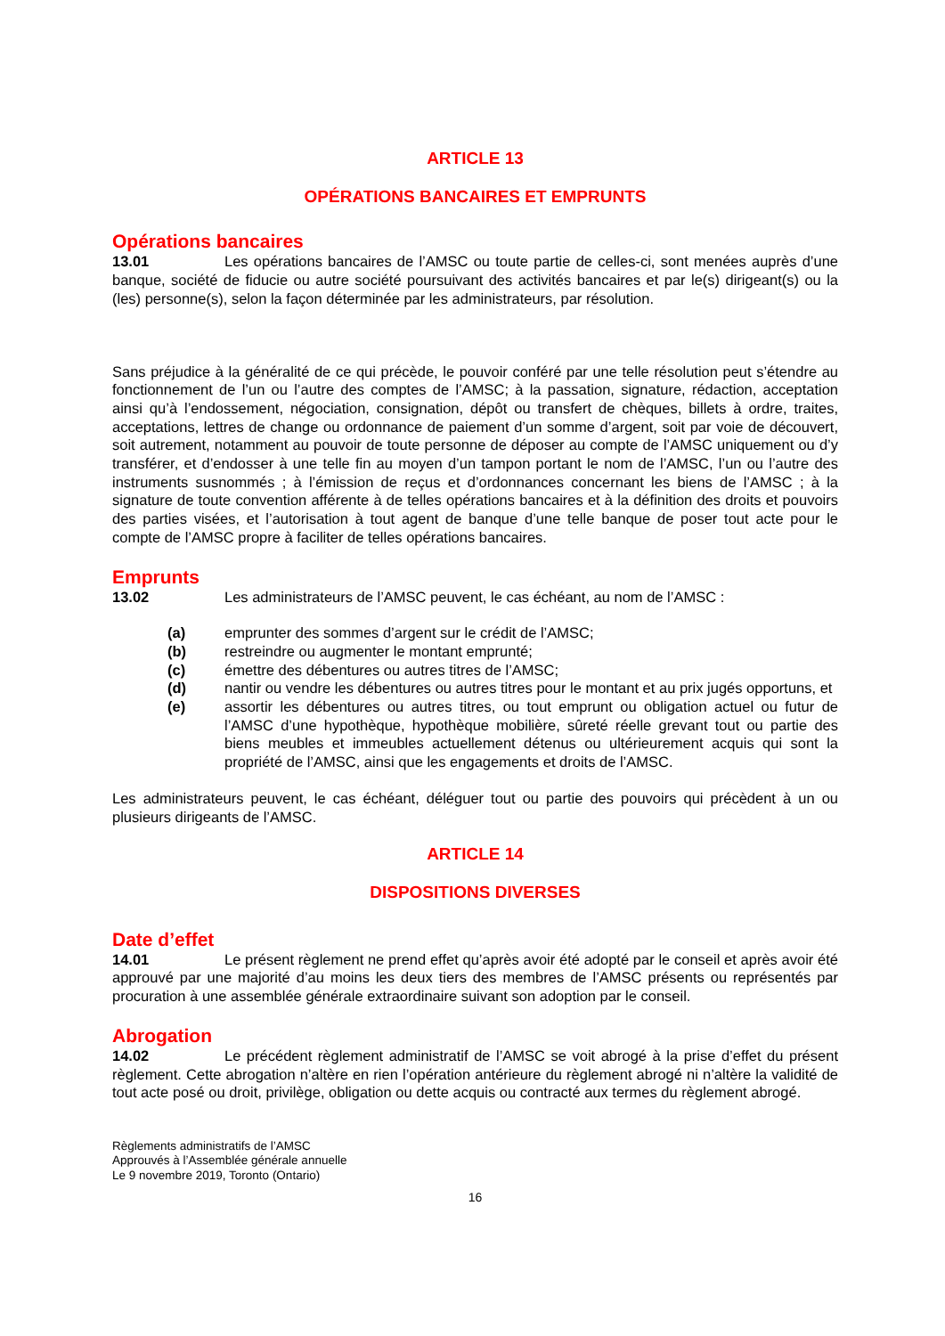ARTICLE 13
OPÉRATIONS BANCAIRES ET EMPRUNTS
Opérations bancaires
13.01 Les opérations bancaires de l’AMSC ou toute partie de celles-ci, sont menées auprès d’une banque, société de fiducie ou autre société poursuivant des activités bancaires et par le(s) dirigeant(s) ou la (les) personne(s), selon la façon déterminée par les administrateurs, par résolution.
Sans préjudice à la généralité de ce qui précède, le pouvoir conféré par une telle résolution peut s’étendre au fonctionnement de l’un ou l’autre des comptes de l’AMSC; à la passation, signature, rédaction, acceptation ainsi qu’à l’endossement, négociation, consignation, dépôt ou transfert de chèques, billets à ordre, traites, acceptations, lettres de change ou ordonnance de paiement d’un somme d’argent, soit par voie de découvert, soit autrement, notamment au pouvoir de toute personne de déposer au compte de l’AMSC uniquement ou d’y transférer, et d’endosser à une telle fin au moyen d’un tampon portant le nom de l’AMSC, l’un ou l’autre des instruments susnommés ; à l’émission de reçus et d’ordonnances concernant les biens de l’AMSC ; à la signature de toute convention afférente à de telles opérations bancaires et à la définition des droits et pouvoirs des parties visées, et l’autorisation à tout agent de banque d’une telle banque de poser tout acte pour le compte de l’AMSC propre à faciliter de telles opérations bancaires.
Emprunts
13.02 Les administrateurs de l’AMSC peuvent, le cas échéant, au nom de l’AMSC :
(a) emprunter des sommes d’argent sur le crédit de l’AMSC;
(b) restreindre ou augmenter le montant emprunté;
(c) émettre des débentures ou autres titres de l’AMSC;
(d) nantir ou vendre les débentures ou autres titres pour le montant et au prix jugés opportuns, et
(e) assortir les débentures ou autres titres, ou tout emprunt ou obligation actuel ou futur de l’AMSC d’une hypothèque, hypothèque mobilière, sûreté réelle grevant tout ou partie des biens meubles et immeubles actuellement détenus ou ultérieurement acquis qui sont la propriété de l’AMSC, ainsi que les engagements et droits de l’AMSC.
Les administrateurs peuvent, le cas échéant, déléguer tout ou partie des pouvoirs qui précèdent à un ou plusieurs dirigeants de l’AMSC.
ARTICLE 14
DISPOSITIONS DIVERSES
Date d’effet
14.01 Le présent règlement ne prend effet qu’après avoir été adopté par le conseil et après avoir été approuvé par une majorité d’au moins les deux tiers des membres de l’AMSC présents ou représentés par procuration à une assemblée générale extraordinaire suivant son adoption par le conseil.
Abrogation
14.02 Le précédent règlement administratif de l’AMSC se voit abrogé à la prise d’effet du présent règlement. Cette abrogation n’altère en rien l’opération antérieure du règlement abrogé ni n’altère la validité de tout acte posé ou droit, privilège, obligation ou dette acquis ou contracté aux termes du règlement abrogé.
Règlements administratifs de l’AMSC
Approuvés à l’Assemblée générale annuelle
Le 9 novembre 2019, Toronto (Ontario)
16